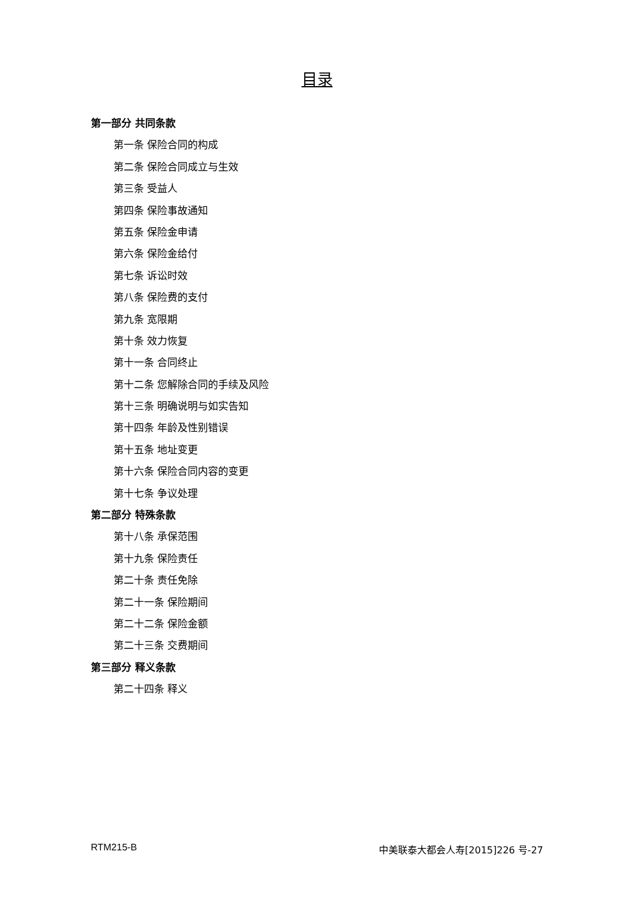目录
第一部分 共同条款
第一条 保险合同的构成
第二条 保险合同成立与生效
第三条 受益人
第四条 保险事故通知
第五条 保险金申请
第六条 保险金给付
第七条 诉讼时效
第八条 保险费的支付
第九条 宽限期
第十条 效力恢复
第十一条 合同终止
第十二条 您解除合同的手续及风险
第十三条 明确说明与如实告知
第十四条 年龄及性别错误
第十五条 地址变更
第十六条 保险合同内容的变更
第十七条 争议处理
第二部分 特殊条款
第十八条 承保范围
第十九条 保险责任
第二十条 责任免除
第二十一条 保险期间
第二十二条 保险金额
第二十三条 交费期间
第三部分 释义条款
第二十四条 释义
RTM215-B 中美联泰大都会人寿[2015]226 号-27